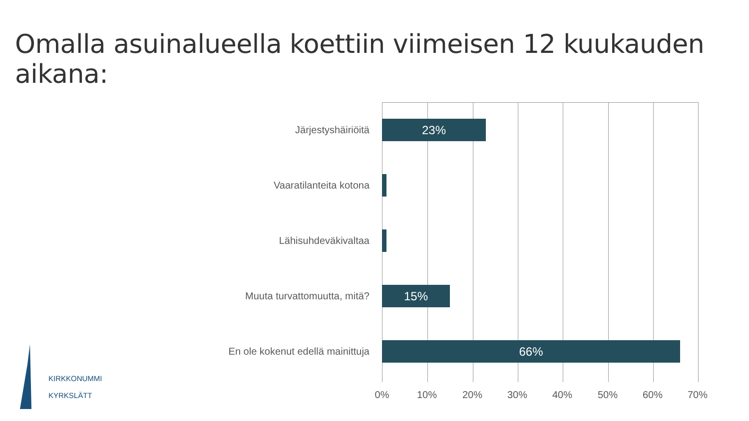Omalla asuinalueella koettiin viimeisen 12 kuukauden aikana:
Järjestyshäiriöitä
23%
Vaaratilanteita kotona
Lähisuhdeväkivaltaa
Muuta turvattomuutta, mitä?
15%
En ole kokenut edellä mainittuja
66%
0% 10% 20% 30% 40% 50% 60% 70%
KIRKKONUMMI
KYRKSLÄTT